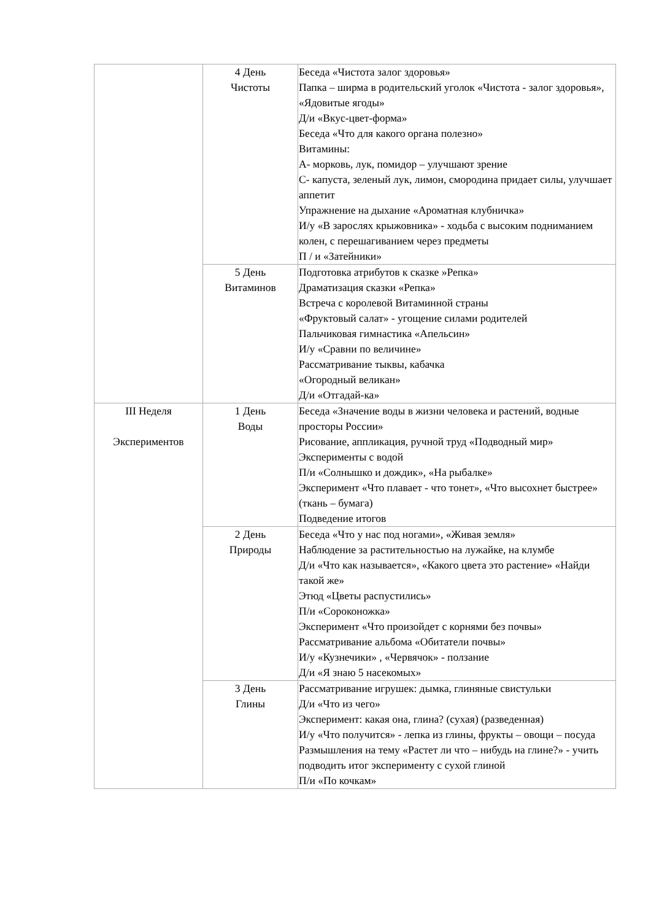| | 4 День Чистоты | Беседа «Чистота залог здоровья» Папка – ширма в родительский уголок «Чистота - залог здоровья», «Ядовитые ягоды» Д/и «Вкус-цвет-форма» Беседа «Что для какого органа полезно» Витамины: А- морковь, лук, помидор – улучшают зрение С- капуста, зеленый лук, лимон, смородина придает силы, улучшает аппетит Упражнение на дыхание «Ароматная клубничка» И/у «В зарослях крыжовника» - ходьба с высоким подниманием колен, с перешагиванием через предметы П / и «Затейники» |
| | 5 День Витаминов | Подготовка атрибутов к сказке »Репка» Драматизация сказки «Репка» Встреча с королевой Витаминной страны «Фруктовый салат» - угощение силами родителей Пальчиковая гимнастика «Апельсин» И/у «Сравни по величине» Рассматривание тыквы, кабачка «Огородный великан» Д/и «Отгадай-ка» |
| III Неделя Экспериментов | 1 День Воды | Беседа «Значение воды в жизни человека и растений, водные просторы России» Рисование, аппликация, ручной труд «Подводный мир» Эксперименты с водой П/и «Солнышко и дождик», «На рыбалке» Эксперимент «Что плавает - что тонет», «Что высохнет быстрее» (ткань – бумага) Подведение итогов |
| | 2 День Природы | Беседа «Что у нас под ногами», «Живая земля» Наблюдение за растительностью на лужайке, на клумбе Д/и «Что как называется», «Какого цвета это растение» «Найди такой же» Этюд «Цветы распустились» П/и «Сороконожка» Эксперимент «Что произойдет с корнями без почвы» Рассматривание альбома «Обитатели почвы» И/у «Кузнечики» , «Червячок» - ползание Д/и «Я знаю 5 насекомых» |
| | 3 День Глины | Рассматривание игрушек: дымка, глиняные свистульки Д/и «Что из чего» Эксперимент: какая она, глина? (сухая) (разведенная) И/у «Что получится» - лепка из глины, фрукты – овощи – посуда Размышления на тему «Растет ли что – нибудь на глине?» - учить подводить итог эксперименту с сухой глиной П/и «По кочкам» |